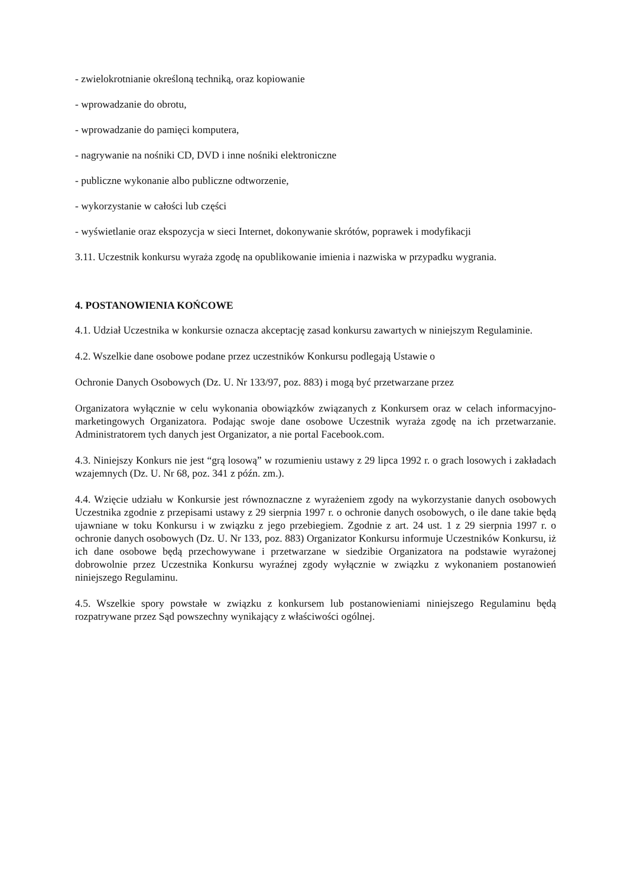- zwielokrotnianie określoną techniką, oraz kopiowanie
- wprowadzanie do obrotu,
- wprowadzanie do pamięci komputera,
- nagrywanie na nośniki CD, DVD i inne nośniki elektroniczne
- publiczne wykonanie albo publiczne odtworzenie,
- wykorzystanie w całości lub części
- wyświetlanie oraz ekspozycja w sieci Internet, dokonywanie skrótów, poprawek i modyfikacji
3.11. Uczestnik konkursu wyraża zgodę na opublikowanie imienia i nazwiska w przypadku wygrania.
4. POSTANOWIENIA KOŃCOWE
4.1. Udział Uczestnika w konkursie oznacza akceptację zasad konkursu zawartych w niniejszym Regulaminie.
4.2. Wszelkie dane osobowe podane przez uczestników Konkursu podlegają Ustawie o
Ochronie Danych Osobowych (Dz. U. Nr 133/97, poz. 883) i mogą być przetwarzane przez
Organizatora wyłącznie w celu wykonania obowiązków związanych z Konkursem oraz w celach informacyjno-marketingowych Organizatora. Podając swoje dane osobowe Uczestnik wyraża zgodę na ich przetwarzanie. Administratorem tych danych jest Organizator, a nie portal Facebook.com.
4.3. Niniejszy Konkurs nie jest “grą losową” w rozumieniu ustawy z 29 lipca 1992 r. o grach losowych i zakładach wzajemnych (Dz. U. Nr 68, poz. 341 z późn. zm.).
4.4. Wzięcie udziału w Konkursie jest równoznaczne z wyrażeniem zgody na wykorzystanie danych osobowych Uczestnika zgodnie z przepisami ustawy z 29 sierpnia 1997 r. o ochronie danych osobowych, o ile dane takie będą ujawniane w toku Konkursu i w związku z jego przebiegiem. Zgodnie z art. 24 ust. 1 z 29 sierpnia 1997 r. o ochronie danych osobowych (Dz. U. Nr 133, poz. 883) Organizator Konkursu informuje Uczestników Konkursu, iż ich dane osobowe będą przechowywane i przetwarzane w siedzibie Organizatora na podstawie wyrażonej dobrowolnie przez Uczestnika Konkursu wyraźnej zgody wyłącznie w związku z wykonaniem postanowień niniejszego Regulaminu.
4.5. Wszelkie spory powstałe w związku z konkursem lub postanowieniami niniejszego Regulaminu będą rozpatrywane przez Sąd powszechny wynikający z właściwości ogólnej.